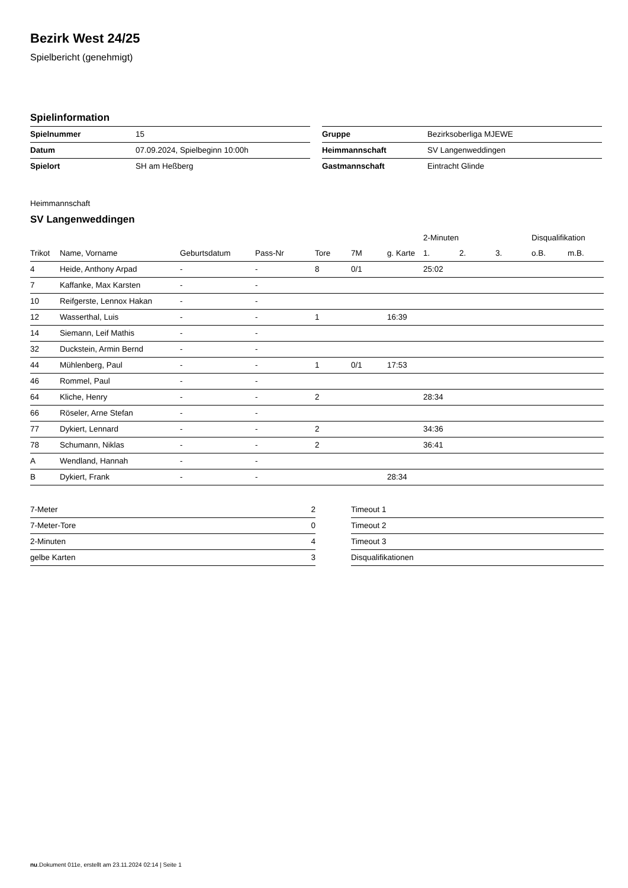Bezirk West 24/25
Spielbericht (genehmigt)
Spielinformation
| Spielnummer | 15 |
| Datum | 07.09.2024, Spielbeginn 10:00h |
| Spielort | SH am Heßberg |
| Gruppe | Bezirksoberliga MJEWE |
| Heimmannschaft | SV Langenweddingen |
| Gastmannschaft | Eintracht Glinde |
Heimmannschaft
SV Langenweddingen
| | | | | | | | 2-Minuten | | | Disqualifikation | |
| --- | --- | --- | --- | --- | --- | --- | --- | --- | --- | --- | --- |
| Trikot | Name, Vorname | Geburtsdatum | Pass-Nr | Tore | 7M | g. Karte | 1. | 2. | 3. | o.B. | m.B. |
| 4 | Heide, Anthony Arpad | - | - | 8 | 0/1 | | 25:02 | | | | |
| 7 | Kaffanke, Max Karsten | - | - | | | | | | | | |
| 10 | Reifgerste, Lennox Hakan | - | - | | | | | | | | |
| 12 | Wasserthal, Luis | - | - | 1 | | 16:39 | | | | | |
| 14 | Siemann, Leif Mathis | - | - | | | | | | | | |
| 32 | Duckstein, Armin Bernd | - | - | | | | | | | | |
| 44 | Mühlenberg, Paul | - | - | 1 | 0/1 | 17:53 | | | | | |
| 46 | Rommel, Paul | - | - | | | | | | | | |
| 64 | Kliche, Henry | - | - | 2 | | | 28:34 | | | | |
| 66 | Röseler, Arne Stefan | - | - | | | | | | | | |
| 77 | Dykiert, Lennard | - | - | 2 | | | 34:36 | | | | |
| 78 | Schumann, Niklas | - | - | 2 | | | 36:41 | | | | |
| A | Wendland, Hannah | - | - | | | | | | | | |
| B | Dykiert, Frank | - | - | | | 28:34 | | | | | |
| 7-Meter | 2 |
| 7-Meter-Tore | 0 |
| 2-Minuten | 4 |
| gelbe Karten | 3 |
| Timeout 1 |
| Timeout 2 |
| Timeout 3 |
| Disqualifikationen |
nu.Dokument 011e, erstellt am 23.11.2024 02:14 | Seite 1